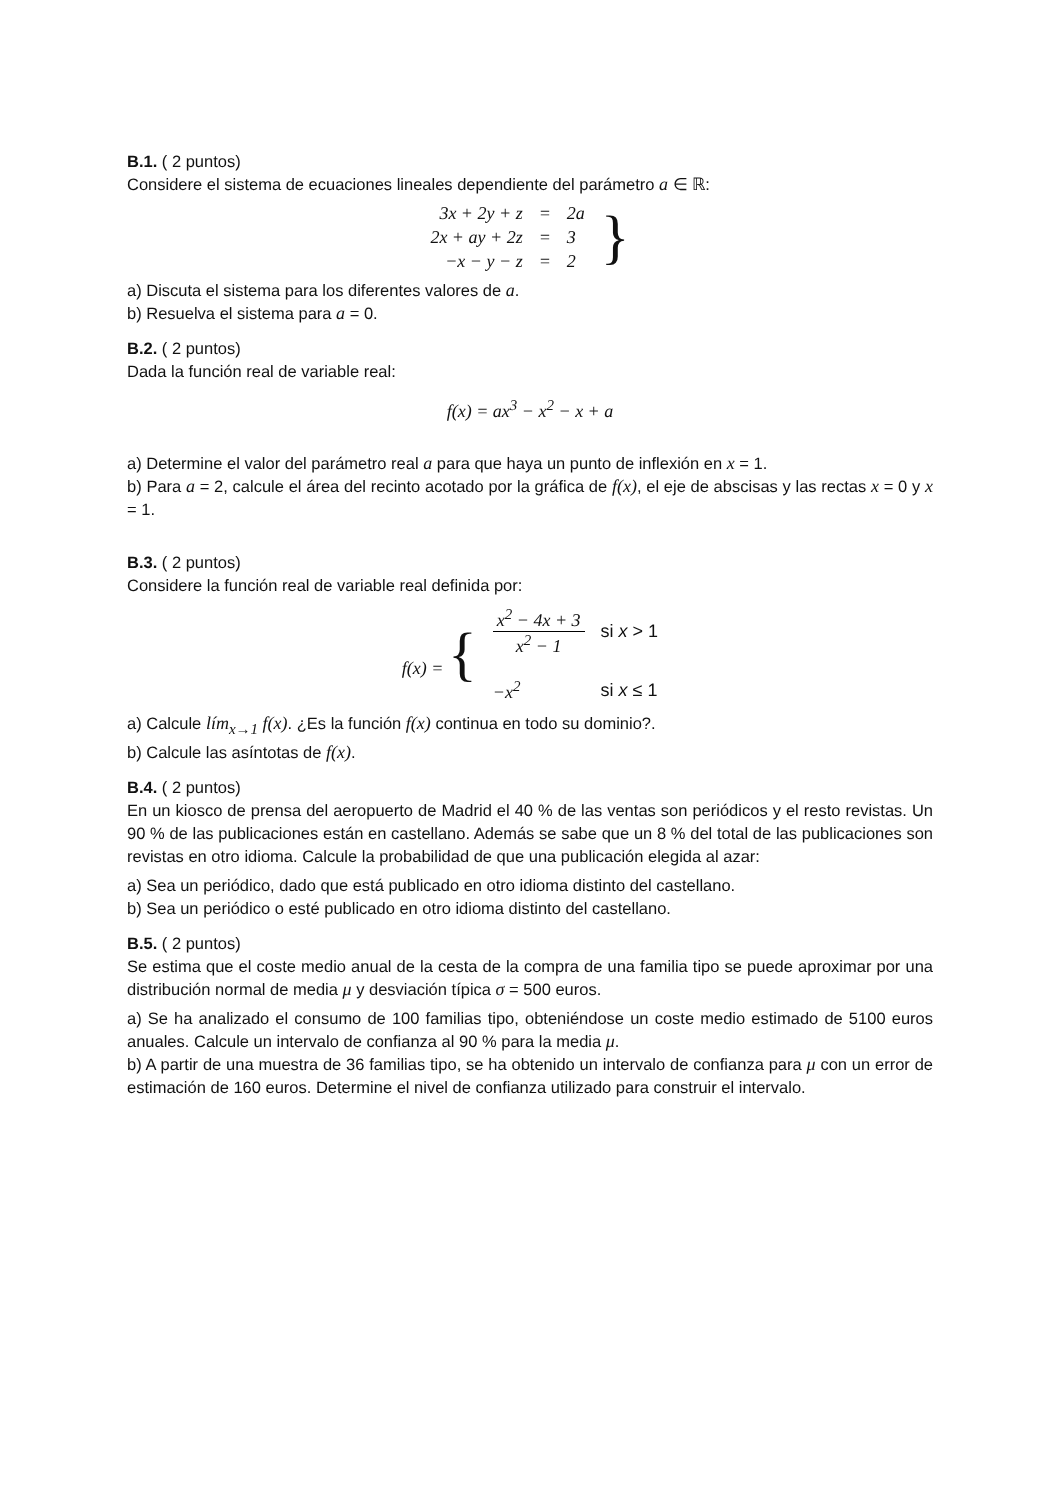B.1. ( 2 puntos)
Considere el sistema de ecuaciones lineales dependiente del parámetro a ∈ ℝ:
| 3x + 2y + z | = | 2a | } |
| 2x + ay + 2z | = | 3 | |
| −x − y − z | = | 2 | |
a) Discuta el sistema para los diferentes valores de a.
b) Resuelva el sistema para a = 0.
B.2. ( 2 puntos)
Dada la función real de variable real:
f(x) = ax<sup>3</sup> − x<sup>2</sup> − x + a
a) Determine el valor del parámetro real a para que haya un punto de inflexión en x = 1.
b) Para a = 2, calcule el área del recinto acotado por la gráfica de f(x), el eje de abscisas y las rectas x = 0 y x = 1.
B.3. ( 2 puntos)
Considere la función real de variable real definida por:
| f(x) = { | x<sup>2</sup> − 4x + 3 x<sup>2</sup> − 1 | si x > 1 |
| | −x<sup>2</sup> | si x ≤ 1 |
a) Calcule lím<sub>x→1</sub> f(x). ¿Es la función f(x) continua en todo su dominio?.
b) Calcule las asíntotas de f(x).
B.4. ( 2 puntos)
En un kiosco de prensa del aeropuerto de Madrid el 40 % de las ventas son periódicos y el resto revistas. Un 90 % de las publicaciones están en castellano. Además se sabe que un 8 % del total de las publicaciones son revistas en otro idioma. Calcule la probabilidad de que una publicación elegida al azar:
a) Sea un periódico, dado que está publicado en otro idioma distinto del castellano.
b) Sea un periódico o esté publicado en otro idioma distinto del castellano.
B.5. ( 2 puntos)
Se estima que el coste medio anual de la cesta de la compra de una familia tipo se puede aproximar por una distribución normal de media μ y desviación típica σ = 500 euros.
a) Se ha analizado el consumo de 100 familias tipo, obteniéndose un coste medio estimado de 5100 euros anuales. Calcule un intervalo de confianza al 90 % para la media μ.
b) A partir de una muestra de 36 familias tipo, se ha obtenido un intervalo de confianza para μ con un error de estimación de 160 euros. Determine el nivel de confianza utilizado para construir el intervalo.